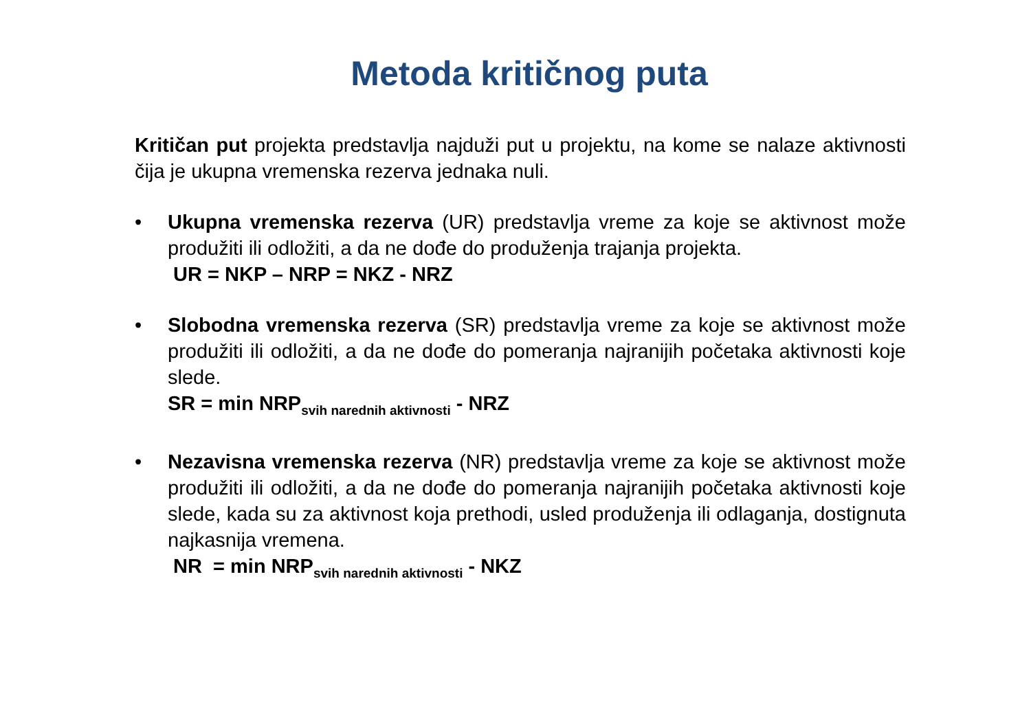Metoda kritičnog puta
Kritičan put projekta predstavlja najduži put u projektu, na kome se nalaze aktivnosti čija je ukupna vremenska rezerva jednaka nuli.
• Ukupna vremenska rezerva (UR) predstavlja vreme za koje se aktivnost može produžiti ili odložiti, a da ne dođe do produženja trajanja projekta.
UR = NKP – NRP = NKZ - NRZ
• Slobodna vremenska rezerva (SR) predstavlja vreme za koje se aktivnost može produžiti ili odložiti, a da ne dođe do pomeranja najranijih početaka aktivnosti koje slede.
SR = min NRP<sub>svih narednih aktivnosti</sub> - NRZ
• Nezavisna vremenska rezerva (NR) predstavlja vreme za koje se aktivnost može produžiti ili odložiti, a da ne dođe do pomeranja najranijih početaka aktivnosti koje slede, kada su za aktivnost koja prethodi, usled produženja ili odlaganja, dostignuta najkasnija vremena.
NR = min NRP<sub>svih narednih aktivnosti</sub> - NKZ